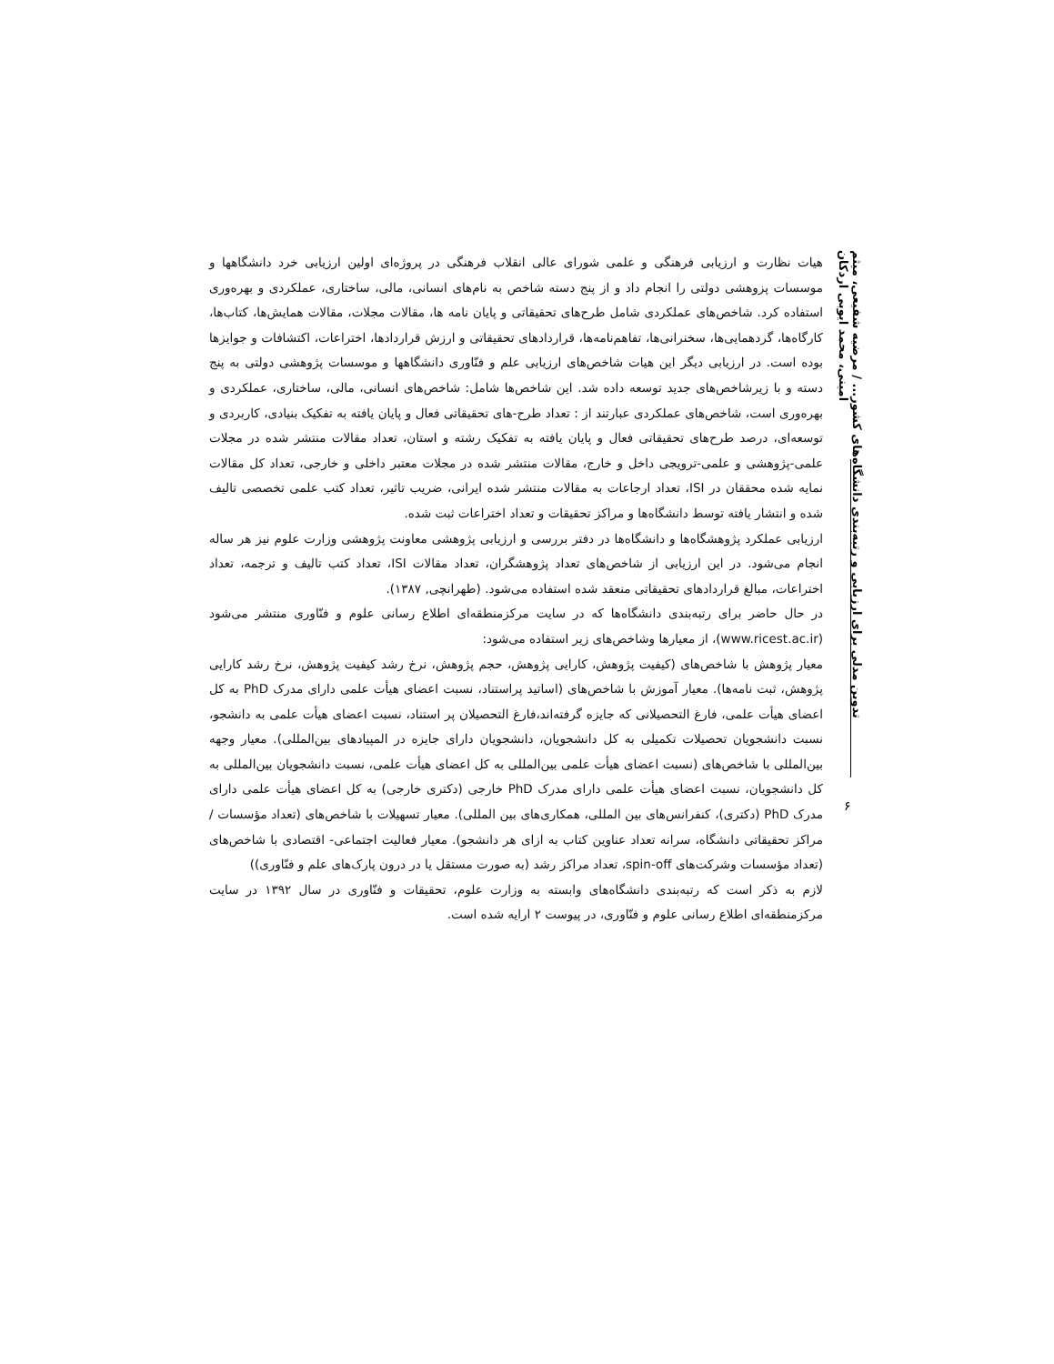تدوین مدلی برای ارزیابی و رتبه‌بندی دانشگاه‌های کشور... / مرضیه شفیعی، میثم امینی، محمد ایوبی اردکان
هیات نظارت و ارزیابی فرهنگی و علمی شورای عالی انقلاب فرهنگی در پروژه‌ای اولین ارزیابی خرد دانشگاهها و موسسات پزوهشی دولتی را انجام داد و از پنج دسته شاخص به نام‌های انسانی، مالی، ساختاری، عملکردی و بهره‌وری استفاده کرد. شاخص‌های عملکردی شامل طرح‌های تحقیقاتی و پایان نامه ها، مقالات مجلات، مقالات همایش‌ها، کتاب‌ها، کارگاه‌ها، گردهمایی‌ها، سخنرانی‌ها، تفاهم‌نامه‌ها، قراردادهای تحقیقاتی و ارزش قراردادها، اختراعات، اکتشافات و جوایزها بوده است. در ارزیابی دیگر این هیات شاخص‌های ارزیابی علم و فنّاوری دانشگاهها و موسسات پژوهشی دولتی به پنج دسته و با زیرشاخص‌های جدید توسعه داده شد. این شاخص‌ها شامل: شاخص‌های انسانی، مالی، ساختاری، عملکردی و بهره‌وری است، شاخص‌های عملکردی عبارتند از : تعداد طرح-های تحقیقاتی فعال و پایان یافته به تفکیک بنیادی، کاربردی و توسعه‌ای، درصد طرح‌های تحقیقاتی فعال و پایان یافته به تفکیک رشته و استان، تعداد مقالات منتشر شده در مجلات علمی-پژوهشی و علمی-ترویجی داخل و خارج، مقالات منتشر شده در مجلات معتبر داخلی و خارجی، تعداد کل مقالات نمایه شده محققان در ISI، تعداد ارجاعات به مقالات منتشر شده ایرانی، ضریب تاثیر، تعداد کتب علمی تخصصی تالیف شده و انتشار یافته توسط دانشگاه‌ها و مراکز تحقیقات و تعداد اختراعات ثبت شده.
ارزیابی عملکرد پژوهشگاه‌ها و دانشگاه‌ها در دفتر بررسی و ارزیابی پژوهشی معاونت پژوهشی وزارت علوم نیز هر ساله انجام می‌شود. در این ارزیابی از شاخص‌های تعداد پژوهشگران، تعداد مقالات ISI، تعداد کتب تالیف و ترجمه، تعداد اختراعات، مبالغ قراردادهای تحقیقاتی منعقد شده استفاده می‌شود. (طهرانچی, ۱۳۸۷).
در حال حاضر برای رتبه‌بندی دانشگاه‌ها که در سایت مرکزمنطقه‌ای اطلاع رسانی علوم و فنّاوری منتشر می‌شود (www.ricest.ac.ir)، از معیارها وشاخص‌های زیر استفاده می‌شود:
معیار پژوهش با شاخص‌های (کیفیت پژوهش، کارایی پژوهش، حجم پژوهش، نرخ رشد کیفیت پژوهش، نرخ رشد کارایی پژوهش، ثبت نامه‌ها). معیار آموزش با شاخص‌های (اساتید پراستناد، نسبت اعضای هیأت علمی دارای مدرک PhD به کل اعضای هیأت علمی، فارغ التحصیلانی که جایزه گرفته‌اند،فارغ التحصیلان پر استناد، نسبت اعضای هیأت علمی به دانشجو، نسبت دانشجویان تحصیلات تکمیلی به کل دانشجویان، دانشجویان دارای جایزه در المپیادهای بین‌المللی). معیار وجهه بین‌المللی با شاخص‌های (نسبت اعضای هیأت علمی بین‌المللی به کل اعضای هیأت علمی، نسبت دانشجویان بین‌المللی به کل دانشجویان، نسبت اعضای هیأت علمی دارای مدرک PhD خارجی (دکتری خارجی) به کل اعضای هیأت علمی دارای مدرک PhD (دکتری)، کنفرانس‌های بین المللی، همکاری‌های بین المللی). معیار تسهیلات با شاخص‌های (تعداد مؤسسات / مراکز تحقیقاتی دانشگاه، سرانه تعداد عناوین کتاب به ازای هر دانشجو). معیار فعالیت اجتماعی- اقتصادی با شاخص‌های (تعداد مؤسسات وشرکت‌های spin-off، تعداد مراکز رشد (به صورت مستقل یا در درون پارک‌های علم و فنّاوری))
لازم به ذکر است که رتبه‌بندی دانشگاه‌های وابسته به وزارت علوم، تحقیقات و فنّاوری در سال ۱۳۹۲ در سایت مرکزمنطقه‌ای اطلاع رسانی علوم و فنّاوری، در پیوست ۲ ارایه شده است.
۶